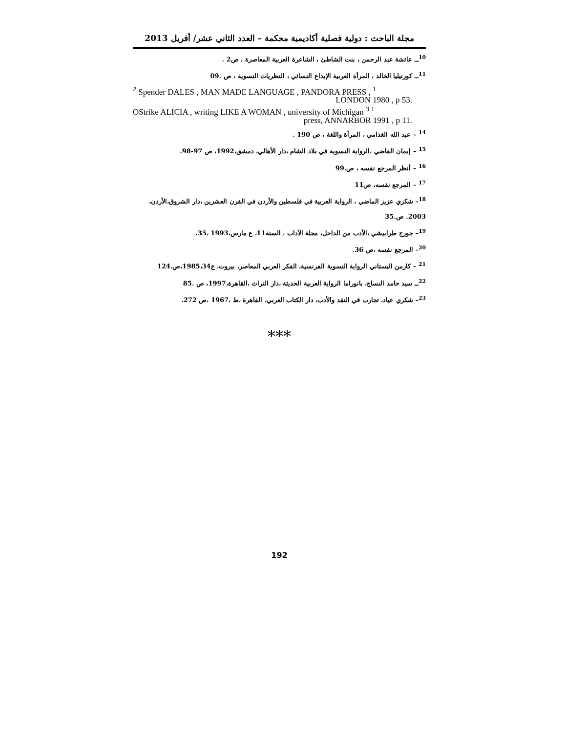مجلة الباحث : دولية فصلية أكاديمية محكمة – العدد الثاني عشر/ أفريل 2013
<sup>10</sup> ــ عائشة عبد الرحمن ، بنت الشاطئ ، الشاعرة العربية المعاصرة ، ص2 .
<sup>11</sup> ــ كورنيليا الخالد ، المرأة العربية الإبداع النسائي ، النظريات النسوية ، ص .09
<sup>2</sup> Spender DALES , MAN MADE LANGUAGE , PANDORA PRESS , <sup>1</sup>
LONDON 1980 , p 53.
OStrike ALICIA , writing LIKE A WOMAN , university of Michigan <sup>3 1</sup>
press, ANNARBOR 1991 , p 11.
<sup>14</sup> – عبد الله الغذامي ، المرأة واللغة ، ص 190 .
<sup>15</sup> – إيمان القاضي ،الرواية النسوية في بلاد الشام ،دار الأهالي، دمشق،1992، ص 97-98.
<sup>16</sup> – أنظر المرجع نفسه ، ص.99
<sup>17</sup> – المرجع نفسه، ص11
<sup>18</sup>– شكري عزيز الماضي ، الرواية العربية في فلسطين والأردن في القرن العشرين ،دار الشروق،الأردن، 2003. ص.35
<sup>19</sup>– جورج طرابيشي ،الأدب من الداخل، مجلة الآداب ، السنة11، ع مارس،1993 ،35.
<sup>20</sup>– المرجع نفسه ،ص 36.
<sup>21</sup> – كارمن البستاني الرواية النسوية الفرنسية، الفكر العربي المعاصر، بيروت، ع1985،34،ص.124
<sup>22</sup> ــ سيد حامد النساج، بانوراما الرواية العربية الحديثة ،دار التراث ،القاهرة،1997، ص .85
<sup>23</sup>– شكري عياد، تجارب في النقد والأدب، دار الكتاب العربي، القاهرة ،ط ،1967 ،ص 272.
***
192